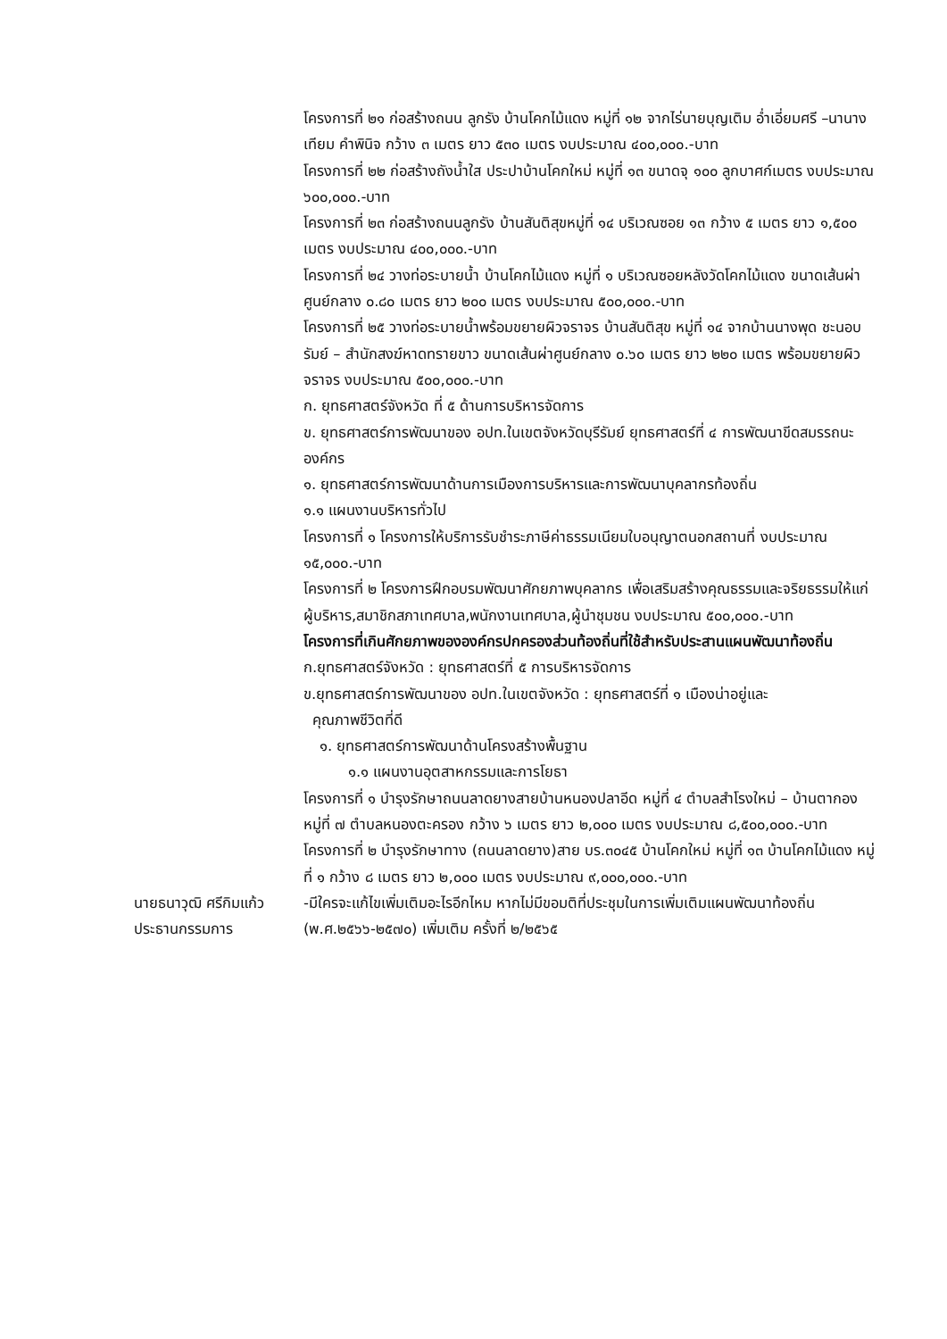โครงการที่ ๒๑ ก่อสร้างถนน ลูกรัง บ้านโคกไม้แดง หมู่ที่ ๑๒ จากไร่นายบุญเติม อ่ำเอี่ยมศรี –นานางเทียม คำพินิจ กว้าง ๓ เมตร ยาว ๕๓๐ เมตร งบประมาณ ๔๐๐,๐๐๐.-บาท
โครงการที่ ๒๒ ก่อสร้างถังน้ำใส ประปาบ้านโคกใหม่ หมู่ที่ ๑๓ ขนาดจุ ๑๐๐ ลูกบาศก์เมตร งบประมาณ ๖๐๐,๐๐๐.-บาท
โครงการที่ ๒๓ ก่อสร้างถนนลูกรัง บ้านสันติสุขหมู่ที่ ๑๔ บริเวณซอย ๑๓ กว้าง ๕ เมตร ยาว ๑,๕๐๐ เมตร งบประมาณ ๔๐๐,๐๐๐.-บาท
โครงการที่ ๒๔ วางท่อระบายน้ำ บ้านโคกไม้แดง หมู่ที่ ๑ บริเวณซอยหลังวัดโคกไม้แดง ขนาดเส้นผ่าศูนย์กลาง ๐.๘๐ เมตร ยาว ๒๐๐ เมตร งบประมาณ ๕๐๐,๐๐๐.-บาท
โครงการที่ ๒๕ วางท่อระบายน้ำพร้อมขยายผิวจราจร บ้านสันติสุข หมู่ที่ ๑๔ จากบ้านนางพุด ชะนอบรัมย์ – สำนักสงฆ์หาดทรายขาว ขนาดเส้นผ่าศูนย์กลาง ๐.๖๐ เมตร ยาว ๒๒๐ เมตร พร้อมขยายผิวจราจร งบประมาณ ๕๐๐,๐๐๐.-บาท
ก. ยุทธศาสตร์จังหวัด ที่ ๕ ด้านการบริหารจัดการ
ข. ยุทธศาสตร์การพัฒนาของ อปท.ในเขตจังหวัดบุรีรัมย์ ยุทธศาสตร์ที่ ๔ การพัฒนาขีดสมรรถนะองค์กร
๑. ยุทธศาสตร์การพัฒนาด้านการเมืองการบริหารและการพัฒนาบุคลากรท้องถิ่น
๑.๑ แผนงานบริหารทั่วไป
โครงการที่ ๑ โครงการให้บริการรับชำระภาษีค่าธรรมเนียมใบอนุญาตนอกสถานที่ งบประมาณ ๑๕,๐๐๐.-บาท
โครงการที่ ๒ โครงการฝึกอบรมพัฒนาศักยภาพบุคลากร เพื่อเสริมสร้างคุณธรรมและจริยธรรมให้แก่ผู้บริหาร,สมาชิกสภาเทศบาล,พนักงานเทศบาล,ผู้นำชุมชน งบประมาณ ๕๐๐,๐๐๐.-บาท
โครงการที่เกินศักยภาพขององค์กรปกครองส่วนท้องถิ่นที่ใช้สำหรับประสานแผนพัฒนาท้องถิ่น
ก.ยุทธศาสตร์จังหวัด : ยุทธศาสตร์ที่ ๕ การบริหารจัดการ
ข.ยุทธศาสตร์การพัฒนาของ อปท.ในเขตจังหวัด : ยุทธศาสตร์ที่ ๑ เมืองน่าอยู่และ
คุณภาพชีวิตที่ดี
๑. ยุทธศาสตร์การพัฒนาด้านโครงสร้างพื้นฐาน
๑.๑ แผนงานอุตสาหกรรมและการโยธา
โครงการที่ ๑ บำรุงรักษาถนนลาดยางสายบ้านหนองปลาอีด หมู่ที่ ๔ ตำบลสำโรงใหม่ – บ้านตากอง หมู่ที่ ๗ ตำบลหนองตะครอง กว้าง ๖ เมตร ยาว ๒,๐๐๐ เมตร งบประมาณ ๘,๕๐๐,๐๐๐.-บาท
โครงการที่ ๒ บำรุงรักษาทาง (ถนนลาดยาง)สาย บร.๓๐๔๕ บ้านโคกใหม่ หมู่ที่ ๑๓ บ้านโคกไม้แดง หมู่ที่ ๑ กว้าง ๘ เมตร ยาว ๒,๐๐๐ เมตร งบประมาณ ๙,๐๐๐,๐๐๐.-บาท
นายธนาวุฒิ ศรีกิมแก้ว
ประธานกรรมการ
-มีใครจะแก้ไขเพิ่มเติมอะไรอีกไหม หากไม่มีขอมติที่ประชุมในการเพิ่มเติมแผนพัฒนาท้องถิ่น (พ.ศ.๒๕๖๖-๒๕๗๐) เพิ่มเติม ครั้งที่ ๒/๒๕๖๕